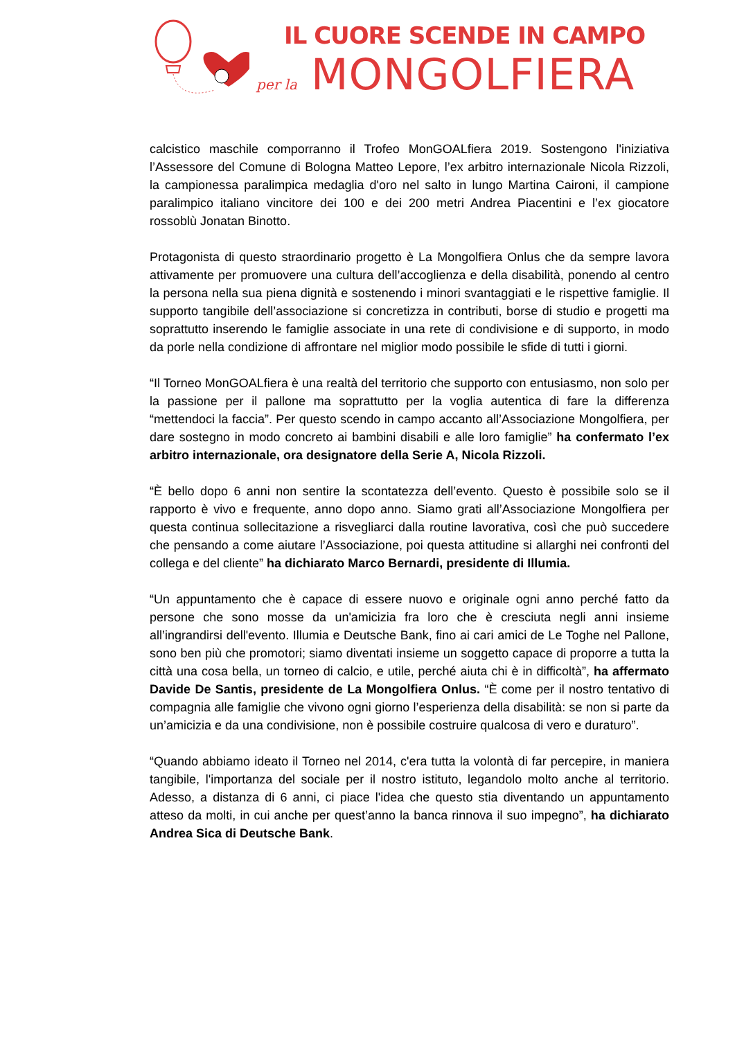IL CUORE SCENDE IN CAMPO
per la MONGOLFIERA
calcistico maschile comporranno il Trofeo MonGOALfiera 2019. Sostengono l'iniziativa l’Assessore del Comune di Bologna Matteo Lepore, l’ex arbitro internazionale Nicola Rizzoli, la campionessa paralimpica medaglia d'oro nel salto in lungo Martina Caironi, il campione paralimpico italiano vincitore dei 100 e dei 200 metri Andrea Piacentini e l’ex giocatore rossoblù Jonatan Binotto.
Protagonista di questo straordinario progetto è La Mongolfiera Onlus che da sempre lavora attivamente per promuovere una cultura dell’accoglienza e della disabilità, ponendo al centro la persona nella sua piena dignità e sostenendo i minori svantaggiati e le rispettive famiglie. Il supporto tangibile dell’associazione si concretizza in contributi, borse di studio e progetti ma soprattutto inserendo le famiglie associate in una rete di condivisione e di supporto, in modo da porle nella condizione di affrontare nel miglior modo possibile le sfide di tutti i giorni.
“Il Torneo MonGOALfiera è una realtà del territorio che supporto con entusiasmo, non solo per la passione per il pallone ma soprattutto per la voglia autentica di fare la differenza “mettendoci la faccia”. Per questo scendo in campo accanto all’Associazione Mongolfiera, per dare sostegno in modo concreto ai bambini disabili e alle loro famiglie” ha confermato l’ex arbitro internazionale, ora designatore della Serie A, Nicola Rizzoli.
“È bello dopo 6 anni non sentire la scontatezza dell’evento. Questo è possibile solo se il rapporto è vivo e frequente, anno dopo anno. Siamo grati all’Associazione Mongolfiera per questa continua sollecitazione a risvegliarci dalla routine lavorativa, così che può succedere che pensando a come aiutare l’Associazione, poi questa attitudine si allarghi nei confronti del collega e del cliente” ha dichiarato Marco Bernardi, presidente di Illumia.
“Un appuntamento che è capace di essere nuovo e originale ogni anno perché fatto da persone che sono mosse da un'amicizia fra loro che è cresciuta negli anni insieme all’ingrandirsi dell'evento. Illumia e Deutsche Bank, fino ai cari amici de Le Toghe nel Pallone, sono ben più che promotori; siamo diventati insieme un soggetto capace di proporre a tutta la città una cosa bella, un torneo di calcio, e utile, perché aiuta chi è in difficoltà”, ha affermato Davide De Santis, presidente de La Mongolfiera Onlus. “È come per il nostro tentativo di compagnia alle famiglie che vivono ogni giorno l’esperienza della disabilità: se non si parte da un’amicizia e da una condivisione, non è possibile costruire qualcosa di vero e duraturo”.
“Quando abbiamo ideato il Torneo nel 2014, c'era tutta la volontà di far percepire, in maniera tangibile, l'importanza del sociale per il nostro istituto, legandolo molto anche al territorio. Adesso, a distanza di 6 anni, ci piace l'idea che questo stia diventando un appuntamento atteso da molti, in cui anche per quest’anno la banca rinnova il suo impegno”, ha dichiarato Andrea Sica di Deutsche Bank.